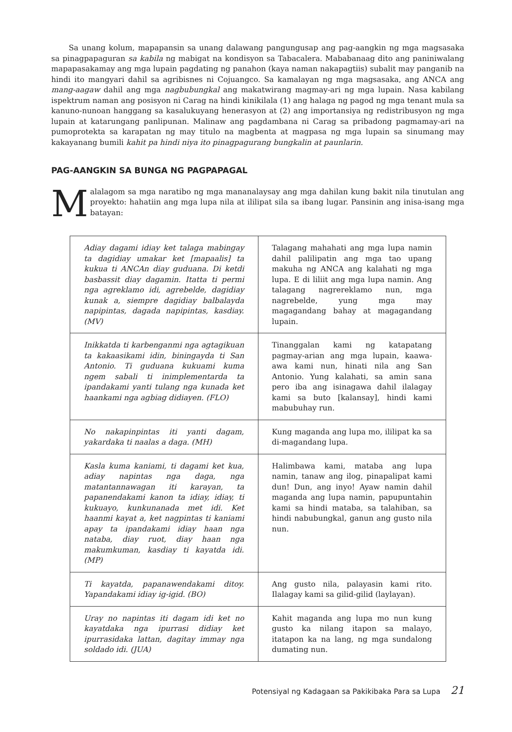Sa unang kolum, mapapansin sa unang dalawang pangungusap ang pag-aangkin ng mga magsasaka sa pinagpapaguran sa kabila ng mabigat na kondisyon sa Tabacalera. Mababanaag dito ang paniniwalang mapapasakamay ang mga lupain pagdating ng panahon (kaya naman nakapagtiis) subalit may panganib na hindi ito mangyari dahil sa agribisnes ni Cojuangco. Sa kamalayan ng mga magsasaka, ang ANCA ang mang-aagaw dahil ang mga nagbubungkal ang makatwirang magmay-ari ng mga lupain. Nasa kabilang ispektrum naman ang posisyon ni Carag na hindi kinikilala (1) ang halaga ng pagod ng mga tenant mula sa kanuno-nunoan hanggang sa kasalukuyang henerasyon at (2) ang importansiya ng redistribusyon ng mga lupain at katarungang panlipunan. Malinaw ang pagdambana ni Carag sa pribadong pagmamay-ari na pumoprotekta sa karapatan ng may titulo na magbenta at magpasa ng mga lupain sa sinumang may kakayanang bumili kahit pa hindi niya ito pinagpagurang bungkalin at paunlarin.
PAG-AANGKIN SA BUNGA NG PAGPAPAGAL
Malalagom sa mga naratibo ng mga mananalaysay ang mga dahilan kung bakit nila tinutulan ang proyekto: hahatiin ang mga lupa nila at ililipat sila sa ibang lugar. Pansinin ang inisa-isang mga batayan:
| Adiay dagami idiay ket talaga mabingay ta dagidiay umakar ket [mapaalis] ta kukua ti ANCAn diay guduana. Di ketdi basbassit diay dagamin. Itatta ti permi nga agreklamo idi, agrebelde, dagidiay kunak a, siempre dagidiay balbalayda napipintas, dagada napipintas, kasdiay. (MV) | Talagang mahahati ang mga lupa namin dahil palilipatin ang mga tao upang makuha ng ANCA ang kalahati ng mga lupa. E di liliit ang mga lupa namin. Ang talagang nagrereklamo nun, mga nagrebelde, yung mga may magagandang bahay at magagandang lupain. |
| Inikkatda ti karbenganmi nga agtagikuan ta kakaasikami idin, biningayda ti San Antonio. Ti guduana kukuami kuma ngem sabali ti inimplementarda ta ipandakami yanti tulang nga kunada ket haankami nga agbiag didiayen. (FLO) | Tinanggalan kami ng katapatang pagmay-arian ang mga lupain, kaawa-awa kami nun, hinati nila ang San Antonio. Yung kalahati, sa amin sana pero iba ang isinagawa dahil ilalagay kami sa buto [kalansay], hindi kami mabubuhay run. |
| No nakapinpintas iti yanti dagam, yakardaka ti naalas a daga. (MH) | Kung maganda ang lupa mo, ililipat ka sa di-magandang lupa. |
| Kasla kuma kaniami, ti dagami ket kua, adiay napintas nga daga, nga matantannawagan iti karayan, ta papanendakami kanon ta idiay, idiay, ti kukuayo, kunkunanada met idi. Ket haanmi kayat a, ket nagpintas ti kaniami apay ta ipandakami idiay haan nga nataba, diay ruot, diay haan nga makumkuman, kasdiay ti kayatda idi. (MP) | Halimbawa kami, mataba ang lupa namin, tanaw ang ilog, pinapalipat kami dun! Dun, ang inyo! Ayaw namin dahil maganda ang lupa namin, papupuntahin kami sa hindi mataba, sa talahiban, sa hindi nabubungkal, ganun ang gusto nila nun. |
| Ti kayatda, papanawendakami ditoy. Yapandakami idiay ig-igid. (BO) | Ang gusto nila, palayasin kami rito. Ilalagay kami sa gilid-gilid (laylayan). |
| Uray no napintas iti dagam idi ket no kayatdaka nga ipurrasi didiay ket ipurrasidaka lattan, dagitay immay nga soldado idi. (JUA) | Kahit maganda ang lupa mo nun kung gusto ka nilang itapon sa malayo, itatapon ka na lang, ng mga sundalong dumating nun. |
Potensiyal ng Kadagaan sa Pakikibaka Para sa Lupa 21